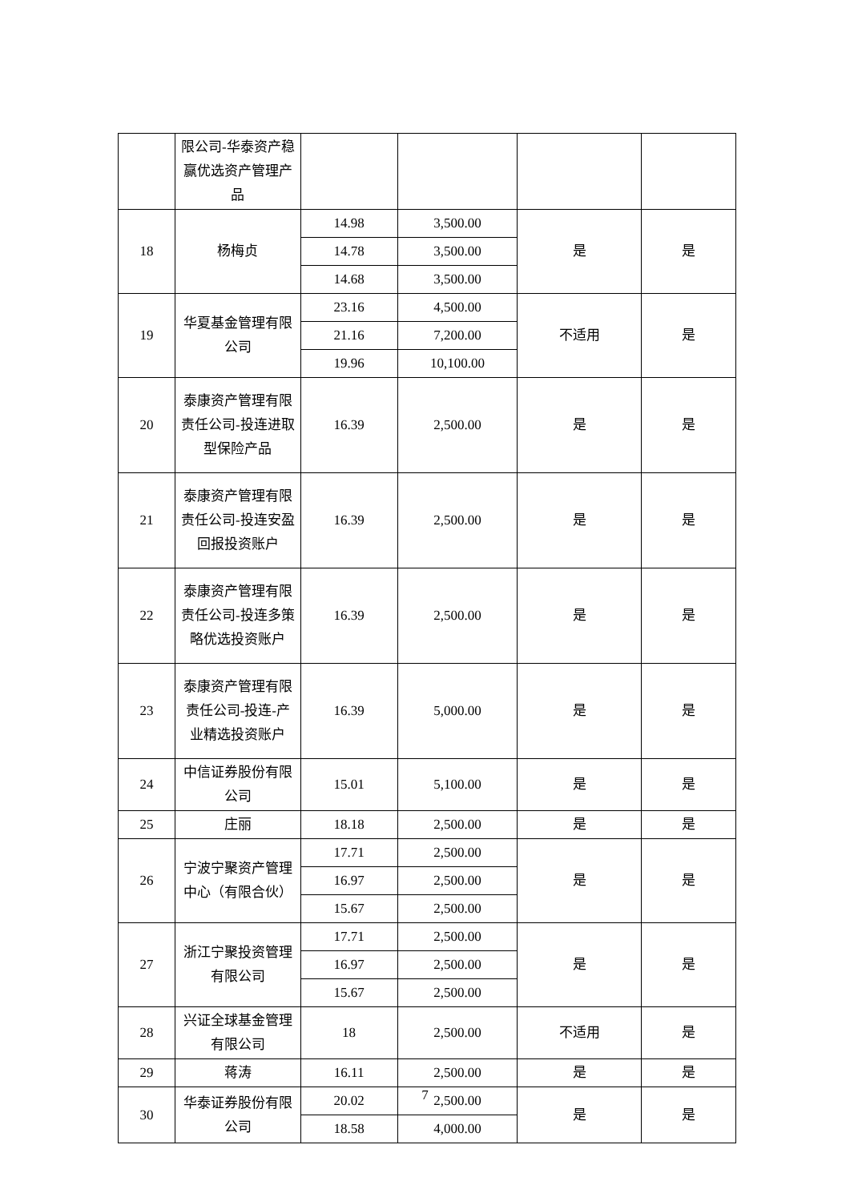| | 限公司-华泰资产稳赢优选资产管理产品 | | | | |
| 18 | 杨梅贞 | 14.98 | 3,500.00 | 是 | 是 |
| | | 14.78 | 3,500.00 | | |
| | | 14.68 | 3,500.00 | | |
| 19 | 华夏基金管理有限公司 | 23.16 | 4,500.00 | 不适用 | 是 |
| | | 21.16 | 7,200.00 | | |
| | | 19.96 | 10,100.00 | | |
| 20 | 泰康资产管理有限责任公司-投连进取型保险产品 | 16.39 | 2,500.00 | 是 | 是 |
| 21 | 泰康资产管理有限责任公司-投连安盈回报投资账户 | 16.39 | 2,500.00 | 是 | 是 |
| 22 | 泰康资产管理有限责任公司-投连多策略优选投资账户 | 16.39 | 2,500.00 | 是 | 是 |
| 23 | 泰康资产管理有限责任公司-投连-产业精选投资账户 | 16.39 | 5,000.00 | 是 | 是 |
| 24 | 中信证券股份有限公司 | 15.01 | 5,100.00 | 是 | 是 |
| 25 | 庄丽 | 18.18 | 2,500.00 | 是 | 是 |
| 26 | 宁波宁聚资产管理中心（有限合伙） | 17.71 | 2,500.00 | 是 | 是 |
| | | 16.97 | 2,500.00 | | |
| | | 15.67 | 2,500.00 | | |
| 27 | 浙江宁聚投资管理有限公司 | 17.71 | 2,500.00 | 是 | 是 |
| | | 16.97 | 2,500.00 | | |
| | | 15.67 | 2,500.00 | | |
| 28 | 兴证全球基金管理有限公司 | 18 | 2,500.00 | 不适用 | 是 |
| 29 | 蒋涛 | 16.11 | 2,500.00 | 是 | 是 |
| 30 | 华泰证券股份有限公司 | 20.02 | 2,500.00 | 是 | 是 |
| | | 18.58 | 4,000.00 | | |
7